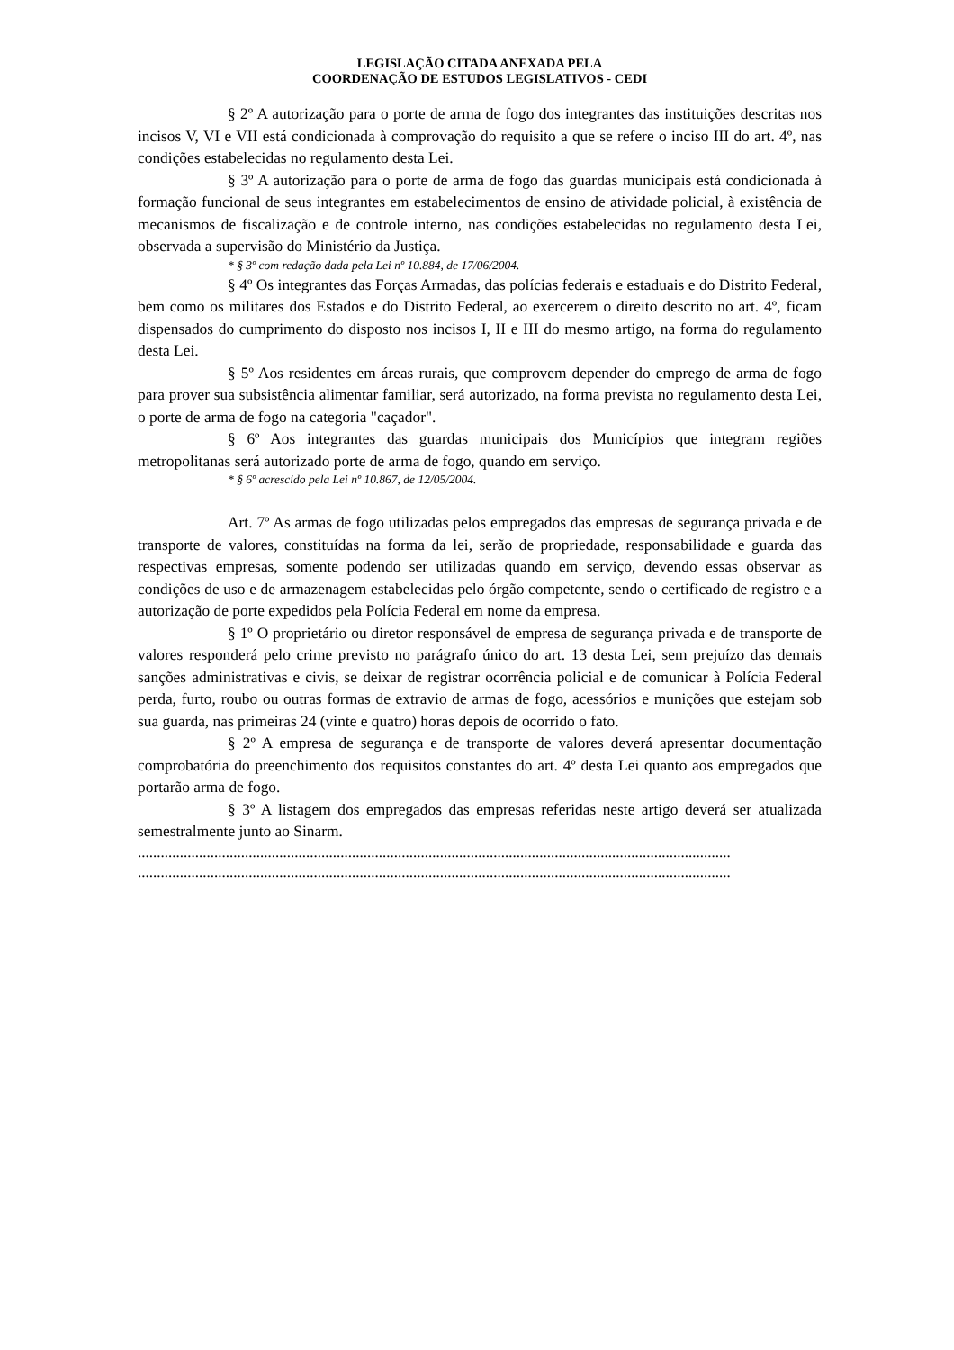LEGISLAÇÃO CITADA ANEXADA PELA
COORDENAÇÃO DE ESTUDOS LEGISLATIVOS - CEDI
§ 2º A autorização para o porte de arma de fogo dos integrantes das instituições descritas nos incisos V, VI e VII está condicionada à comprovação do requisito a que se refere o inciso III do art. 4º, nas condições estabelecidas no regulamento desta Lei.
§ 3º A autorização para o porte de arma de fogo das guardas municipais está condicionada à formação funcional de seus integrantes em estabelecimentos de ensino de atividade policial, à existência de mecanismos de fiscalização e de controle interno, nas condições estabelecidas no regulamento desta Lei, observada a supervisão do Ministério da Justiça.
* § 3º com redação dada pela Lei nº 10.884, de 17/06/2004.
§ 4º Os integrantes das Forças Armadas, das polícias federais e estaduais e do Distrito Federal, bem como os militares dos Estados e do Distrito Federal, ao exercerem o direito descrito no art. 4º, ficam dispensados do cumprimento do disposto nos incisos I, II e III do mesmo artigo, na forma do regulamento desta Lei.
§ 5º Aos residentes em áreas rurais, que comprovem depender do emprego de arma de fogo para prover sua subsistência alimentar familiar, será autorizado, na forma prevista no regulamento desta Lei, o porte de arma de fogo na categoria "caçador".
§ 6º Aos integrantes das guardas municipais dos Municípios que integram regiões metropolitanas será autorizado porte de arma de fogo, quando em serviço.
* § 6º acrescido pela Lei nº 10.867, de 12/05/2004.
Art. 7º As armas de fogo utilizadas pelos empregados das empresas de segurança privada e de transporte de valores, constituídas na forma da lei, serão de propriedade, responsabilidade e guarda das respectivas empresas, somente podendo ser utilizadas quando em serviço, devendo essas observar as condições de uso e de armazenagem estabelecidas pelo órgão competente, sendo o certificado de registro e a autorização de porte expedidos pela Polícia Federal em nome da empresa.
§ 1º O proprietário ou diretor responsável de empresa de segurança privada e de transporte de valores responderá pelo crime previsto no parágrafo único do art. 13 desta Lei, sem prejuízo das demais sanções administrativas e civis, se deixar de registrar ocorrência policial e de comunicar à Polícia Federal perda, furto, roubo ou outras formas de extravio de armas de fogo, acessórios e munições que estejam sob sua guarda, nas primeiras 24 (vinte e quatro) horas depois de ocorrido o fato.
§ 2º A empresa de segurança e de transporte de valores deverá apresentar documentação comprobatória do preenchimento dos requisitos constantes do art. 4º desta Lei quanto aos empregados que portarão arma de fogo.
§ 3º A listagem dos empregados das empresas referidas neste artigo deverá ser atualizada semestralmente junto ao Sinarm.
...........................................................................................................................................................
...........................................................................................................................................................